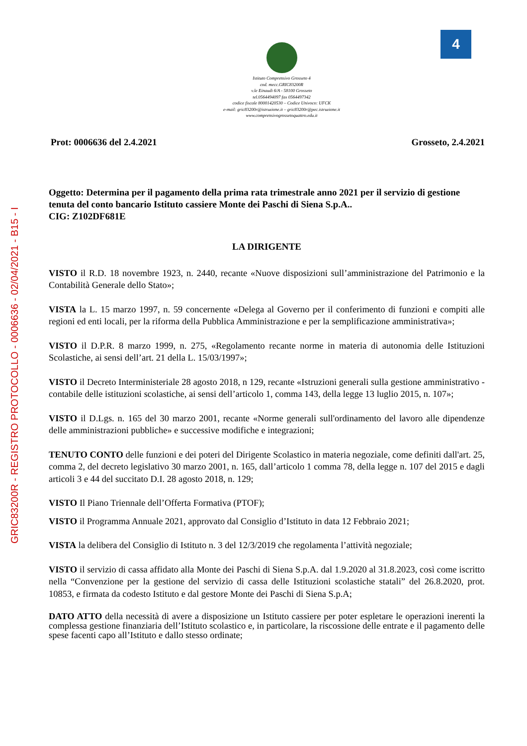GRIC83200R - REGISTRO PROTOCOLLO - 0006636 - 02/04/2021 - B15 - I
4
Istituto Comprensivo Grosseto 4
cod. mecc.GRIC83200R
v.le Einaudi 6/A - 58100 Grosseto
tel.0564494097 fax 0564497342
codice fiscale 80001420530 – Codice Univoco: UFCK
e-mail: gric83200r@istruzione.it – gric83200r@pec.istruzione.it
www.comprensivogrossetoquattro.edu.it
Prot: 0006636 del 2.4.2021 Grosseto, 2.4.2021
Oggetto: Determina per il pagamento della prima rata trimestrale anno 2021 per il servizio di gestione tenuta del conto bancario Istituto cassiere Monte dei Paschi di Siena S.p.A..
CIG: Z102DF681E
LA DIRIGENTE
VISTO il R.D. 18 novembre 1923, n. 2440, recante «Nuove disposizioni sull’amministrazione del Patrimonio e la Contabilità Generale dello Stato»;
VISTA la L. 15 marzo 1997, n. 59 concernente «Delega al Governo per il conferimento di funzioni e compiti alle regioni ed enti locali, per la riforma della Pubblica Amministrazione e per la semplificazione amministrativa»;
VISTO il D.P.R. 8 marzo 1999, n. 275, «Regolamento recante norme in materia di autonomia delle Istituzioni Scolastiche, ai sensi dell’art. 21 della L. 15/03/1997»;
VISTO il Decreto Interministeriale 28 agosto 2018, n 129, recante «Istruzioni generali sulla gestione amministrativo - contabile delle istituzioni scolastiche, ai sensi dell’articolo 1, comma 143, della legge 13 luglio 2015, n. 107»;
VISTO il D.Lgs. n. 165 del 30 marzo 2001, recante «Norme generali sull'ordinamento del lavoro alle dipendenze delle amministrazioni pubbliche» e successive modifiche e integrazioni;
TENUTO CONTO delle funzioni e dei poteri del Dirigente Scolastico in materia negoziale, come definiti dall'art. 25, comma 2, del decreto legislativo 30 marzo 2001, n. 165, dall’articolo 1 comma 78, della legge n. 107 del 2015 e dagli articoli 3 e 44 del succitato D.I. 28 agosto 2018, n. 129;
VISTO Il Piano Triennale dell’Offerta Formativa (PTOF);
VISTO il Programma Annuale 2021, approvato dal Consiglio d’Istituto in data 12 Febbraio 2021;
VISTA la delibera del Consiglio di Istituto n. 3 del 12/3/2019 che regolamenta l’attività negoziale;
VISTO il servizio di cassa affidato alla Monte dei Paschi di Siena S.p.A. dal 1.9.2020 al 31.8.2023, così come iscritto nella “Convenzione per la gestione del servizio di cassa delle Istituzioni scolastiche statali” del 26.8.2020, prot. 10853, e firmata da codesto Istituto e dal gestore Monte dei Paschi di Siena S.p.A;
DATO ATTO della necessità di avere a disposizione un Istituto cassiere per poter espletare le operazioni inerenti la complessa gestione finanziaria dell’Istituto scolastico e, in particolare, la riscossione delle entrate e il pagamento delle spese facenti capo all’Istituto e dallo stesso ordinate;